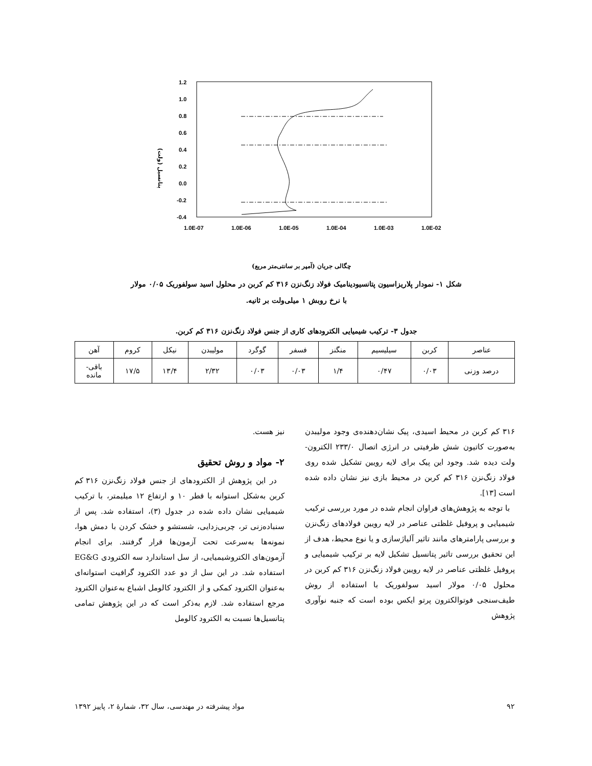1.2
1.0
0.8
0.6
0.4
0.2
0.0
-0.2
-0.4
1.0E-07
1.0E-06
1.0E-05
1.0E-04
1.0E-03
1.0E-02
پتانسیل (ولت)
چگالی جریان (آمپر بر سانتی‌متر مربع)
شکل ۱- نمودار پلاریزاسیون پتانسیودینامیک فولاد زنگ‌نزن ۳۱۶ کم کربن در محلول اسید سولفوریک ۰/۰۵ مولار
با نرخ روبش ۱ میلی‌ولت بر ثانیه.
جدول ۳- ترکیب شیمیایی الکترودهای کاری از جنس فولاد زنگ‌نزن ۳۱۶ کم کربن.
| عناصر | کربن | سیلیسیم | منگنز | فسفر | گوگرد | مولیبدن | نیکل | کروم | آهن |
| درصد وزنی | ۰/۰۳ | ۰/۴۷ | ۱/۴ | ۰/۰۳ | ۰/۰۳ | ۲/۳۲ | ۱۳/۴ | ۱۷/۵ | باقی- مانده |
۳۱۶ کم کربن در محیط اسیدی، پیک نشان‌دهنده‌ی وجود مولیبدن به‌صورت کاتیون شش ظرفیتی در انرژی اتصال ۲۳۳/۰ الکترون- ولت دیده شد. وجود این پیک برای لایه رویین تشکیل شده روی فولاد زنگ‌نزن ۳۱۶ کم کربن در محیط بازی نیز نشان داده شده است [۱۳].
با توجه به پژوهش‌های فراوان انجام شده در مورد بررسی ترکیب شیمیایی و پروفیل غلظتی عناصر در لایه رویین فولادهای زنگ‌نزن و بررسی پارامترهای مانند تاثیر آلیاژسازی و یا نوع محیط، هدف از این تحقیق بررسی تاثیر پتانسیل تشکیل لایه بر ترکیب شیمیایی و پروفیل غلظتی عناصر در لایه رویین فولاد زنگ‌نزن ۳۱۶ کم کربن در محلول ۰/۰۵ مولار اسید سولفوریک با استفاده از روش طیف‌سنجی فوتوالکترون پرتو ایکس بوده است که جنبه نوآوری پژوهش
نیز هست.
۲- مواد و روش تحقیق
در این پژوهش از الکترودهای از جنس فولاد زنگ‌نزن ۳۱۶ کم کربن به‌شکل استوانه با قطر ۱۰ و ارتفاع ۱۲ میلیمتر، با ترکیب شیمیایی نشان داده شده در جدول (۳)، استفاده شد. پس از سنباده‌زنی تر، چربی‌زدایی، شستشو و خشک کردن با دمش هوا، نمونه‌ها به‌سرعت تحت آزمون‌ها قرار گرفتند. برای انجام آزمون‌های الکتروشیمیایی، از سل استاندارد سه الکترودی EG&G استفاده شد. در این سل از دو عدد الکترود گرافیت استوانه‌ای به‌عنوان الکترود کمکی و از الکترود کالومل اشباع به‌عنوان الکترود مرجع استفاده شد. لازم به‌ذکر است که در این پژوهش تمامی پتانسیل‌ها نسبت به الکترود کالومل
۹۲ مواد پیشرفته در مهندسی، سال ۳۲، شمارهٔ ۲، پاییز ۱۳۹۲